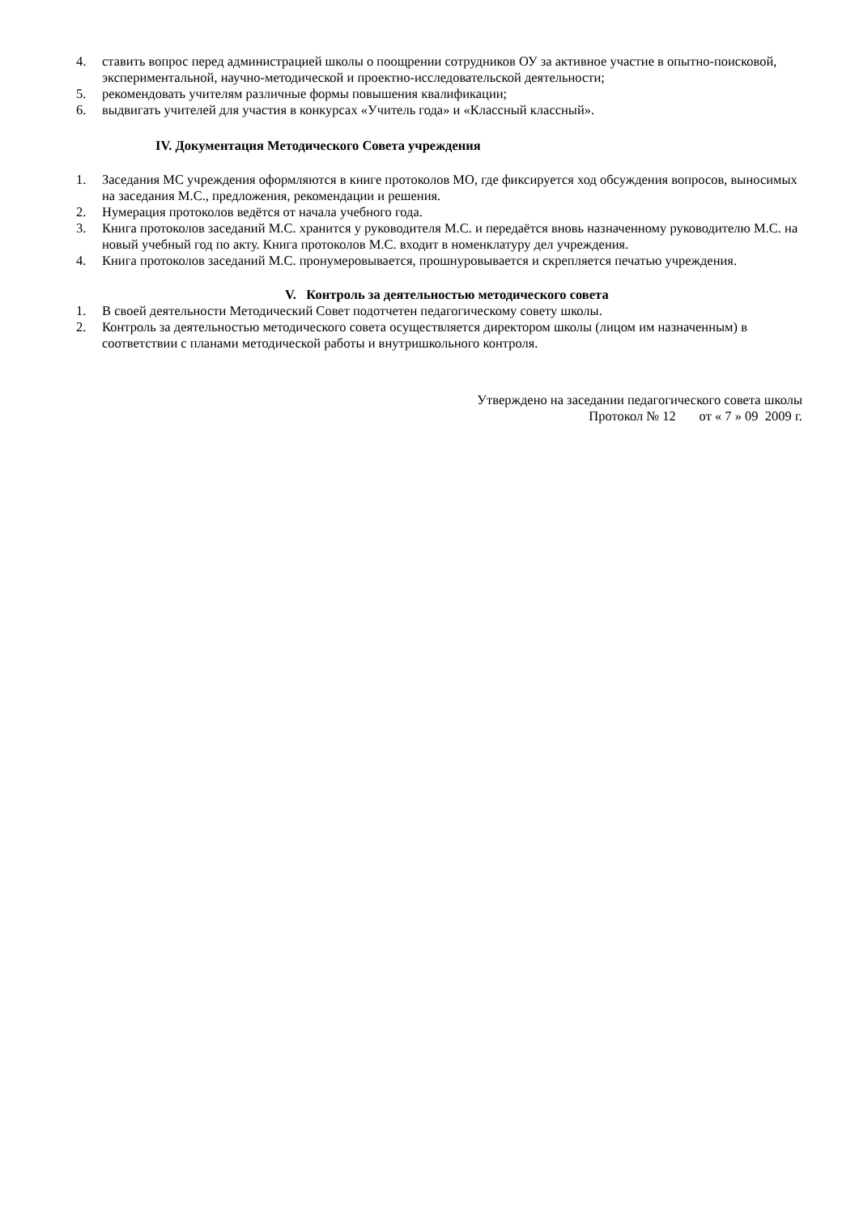4. ставить вопрос перед администрацией школы о поощрении сотрудников ОУ за активное участие в опытно-поисковой, экспериментальной, научно-методической и проектно-исследовательской деятельности;
5. рекомендовать учителям различные формы повышения квалификации;
6. выдвигать учителей для участия в конкурсах «Учитель года» и «Классный классный».
IV. Документация Методического Совета учреждения
1. Заседания МС учреждения оформляются в книге протоколов МО, где фиксируется ход обсуждения вопросов, выносимых на заседания М.С., предложения, рекомендации и решения.
2. Нумерация протоколов ведётся от начала учебного года.
3. Книга протоколов заседаний М.С. хранится у руководителя М.С. и передаётся вновь назначенному руководителю М.С. на новый учебный год по акту. Книга протоколов М.С. входит в номенклатуру дел учреждения.
4. Книга протоколов заседаний М.С. пронумеровывается, прошнуровывается и скрепляется печатью учреждения.
V. Контроль за деятельностью методического совета
1. В своей деятельности Методический Совет подотчетен педагогическому совету школы.
2. Контроль за деятельностью методического совета осуществляется директором школы (лицом им назначенным) в соответствии с планами методической работы и внутришкольного контроля.
Утверждено на заседании педагогического совета школы
Протокол № 12 от « 7 » 09 2009 г.